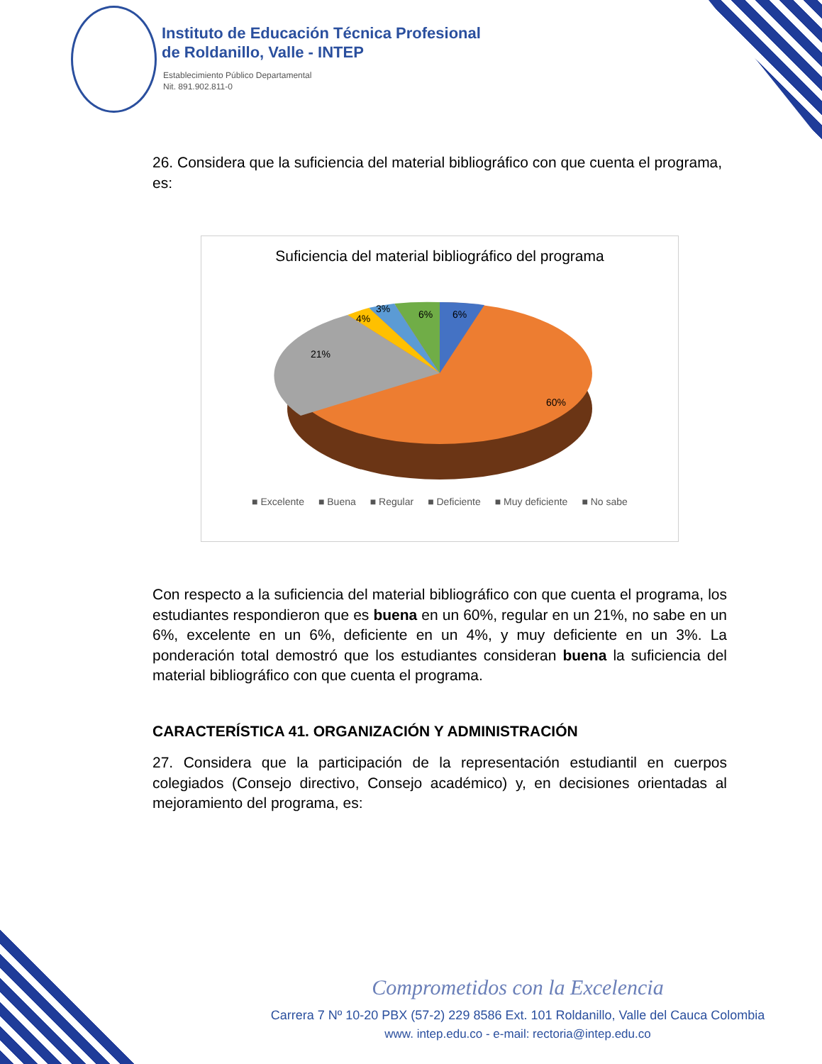Instituto de Educación Técnica Profesional
de Roldanillo, Valle - INTEP
Establecimiento Público Departamental
Nit. 891.902.811-0
26. Considera que la suficiencia del material bibliográfico con que cuenta el programa, es:
Suficiencia del material bibliográfico del programa
6%
6%
3%
4%
21%
60%
■ Excelente ■ Buena ■ Regular ■ Deficiente ■ Muy deficiente ■ No sabe
Con respecto a la suficiencia del material bibliográfico con que cuenta el programa, los estudiantes respondieron que es buena en un 60%, regular en un 21%, no sabe en un 6%, excelente en un 6%, deficiente en un 4%, y muy deficiente en un 3%. La ponderación total demostró que los estudiantes consideran buena la suficiencia del material bibliográfico con que cuenta el programa.
CARACTERÍSTICA 41. ORGANIZACIÓN Y ADMINISTRACIÓN
27. Considera que la participación de la representación estudiantil en cuerpos colegiados (Consejo directivo, Consejo académico) y, en decisiones orientadas al mejoramiento del programa, es:
Comprometidos con la Excelencia
Carrera 7 Nº 10-20 PBX (57-2) 229 8586 Ext. 101 Roldanillo, Valle del Cauca Colombia
www. intep.edu.co - e-mail: rectoria@intep.edu.co